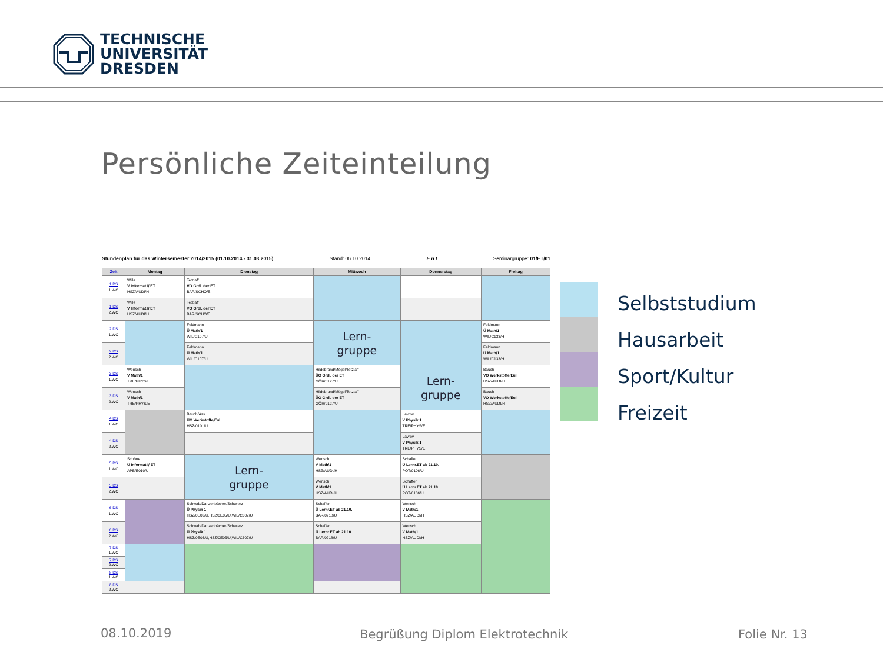TECHNISCHE
UNIVERSITÄT
DRESDEN
Persönliche Zeiteinteilung
Stundenplan für das Wintersemester 2014/2015 (01.10.2014 - 31.03.2015) Stand: 06.10.2014 E u I Seminargruppe: 01/ET/01
| Zeit | Montag | Dienstag | Mittwoch | Donnerstag | Freitag |
| --- | --- | --- | --- | --- | --- |
| 1.DS 1.WO | Wille V Informat.I/ ET HSZ/AUDI/H | Tetzlaff VO Grdl. der ET BAR/SCHÖ/E | | | |
| 1.DS 2.WO | Wille V Informat.I/ ET HSZ/AUDI/H | Tetzlaff VO Grdl. der ET BAR/SCHÖ/E | | | |
| 2.DS 1.WO | | Feldmann Ü Math/1 WIL/C107/U | Lern- gruppe | | Feldmann Ü Math/1 WIL/C133/H |
| 2.DS 2.WO | | Feldmann Ü Math/1 WIL/C107/U | | | Feldmann Ü Math/1 WIL/C133/H |
| 3.DS 1.WO | Wensch V Math/1 TRE/PHYS/E | | Hildebrand/Mögel/Tetzlaff ÜO Grdl. der ET GÖR/0127/U | Lern- gruppe | Bauch VO Werkstoffe/Eul HSZ/AUDI/H |
| 3.DS 2.WO | Wensch V Math/1 TRE/PHYS/E | | Hildebrand/Mögel/Tetzlaff ÜO Grdl. der ET GÖR/0127/U | | Bauch VO Werkstoffe/Eul HSZ/AUDI/H |
| 4.DS 1.WO | | Bauch/Ass. ÜO Werkstoffe/Eul HSZ/0101/U | | Lavrov V Physik 1 TRE/PHYS/E | |
| 4.DS 2.WO | | | | Lavrov V Physik 1 TRE/PHYS/E | |
| 5.DS 1.WO | Schöne Ü Informat.I/ ET APB/E010/U | Lern- gruppe | Wensch V Math/1 HSZ/AUDI/H | Schaffer Ü Lernr.ET ab 21.10. POT/0106/U | |
| 5.DS 2.WO | | | Wensch V Math/1 HSZ/AUDI/H | Schaffer Ü Lernr.ET ab 21.10. POT/0106/U | |
| 6.DS 1.WO | | Schwab/Danzenbächer/Schwierz Ü Physik 1 HSZ/0E03/U,HSZ/0E05/U,WIL/C307/U | Schaffer Ü Lernr.ET ab 21.10. BAR/0218/U | Wensch V Math/1 HSZ/AUDI/H | |
| 6.DS 2.WO | | Schwab/Danzenbächer/Schwierz Ü Physik 1 HSZ/0E03/U,HSZ/0E05/U,WIL/C307/U | Schaffer Ü Lernr.ET ab 21.10. BAR/0218/U | Wensch V Math/1 HSZ/AUDI/H | |
| 7.DS 1.WO | | | | | |
| 7.DS 2.WO | | | | | |
| 8.DS 1.WO | | | | | |
| 8.DS 2.WO | | | | | |
Selbststudium
Hausarbeit
Sport/Kultur
Freizeit
08.10.2019
Begrüßung Diplom Elektrotechnik
Folie Nr. 13